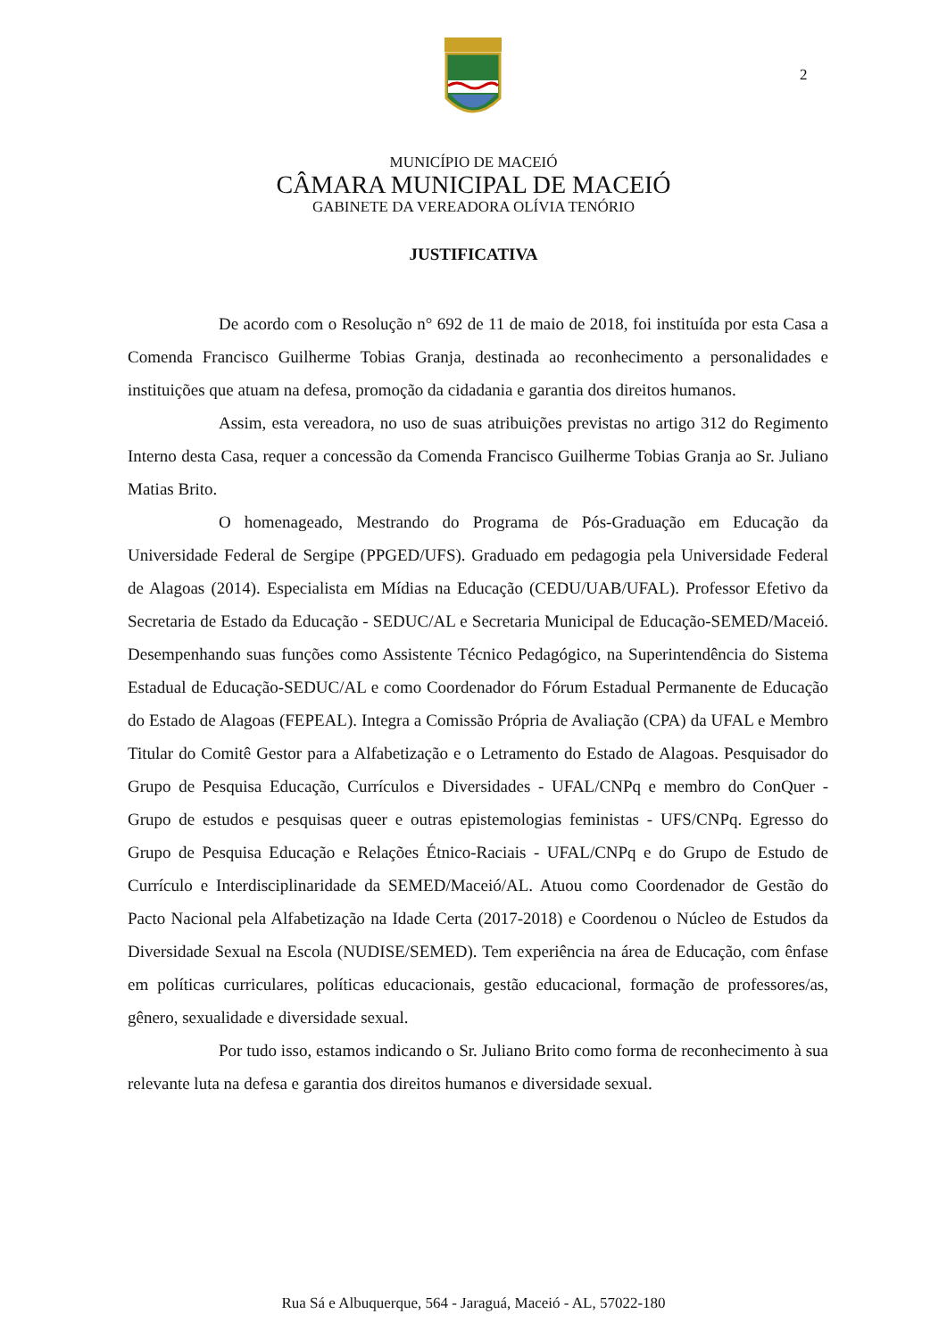2
MUNICÍPIO DE MACEIÓ
CÂMARA MUNICIPAL DE MACEIÓ
GABINETE DA VEREADORA OLÍVIA TENÓRIO
JUSTIFICATIVA
De acordo com o Resolução n° 692 de 11 de maio de 2018, foi instituída por esta Casa a Comenda Francisco Guilherme Tobias Granja, destinada ao reconhecimento a personalidades e instituições que atuam na defesa, promoção da cidadania e garantia dos direitos humanos.
Assim, esta vereadora, no uso de suas atribuições previstas no artigo 312 do Regimento Interno desta Casa, requer a concessão da Comenda Francisco Guilherme Tobias Granja ao Sr. Juliano Matias Brito.
O homenageado, Mestrando do Programa de Pós-Graduação em Educação da Universidade Federal de Sergipe (PPGED/UFS). Graduado em pedagogia pela Universidade Federal de Alagoas (2014). Especialista em Mídias na Educação (CEDU/UAB/UFAL). Professor Efetivo da Secretaria de Estado da Educação - SEDUC/AL e Secretaria Municipal de Educação-SEMED/Maceió. Desempenhando suas funções como Assistente Técnico Pedagógico, na Superintendência do Sistema Estadual de Educação-SEDUC/AL e como Coordenador do Fórum Estadual Permanente de Educação do Estado de Alagoas (FEPEAL). Integra a Comissão Própria de Avaliação (CPA) da UFAL e Membro Titular do Comitê Gestor para a Alfabetização e o Letramento do Estado de Alagoas. Pesquisador do Grupo de Pesquisa Educação, Currículos e Diversidades - UFAL/CNPq e membro do ConQuer - Grupo de estudos e pesquisas queer e outras epistemologias feministas - UFS/CNPq. Egresso do Grupo de Pesquisa Educação e Relações Étnico-Raciais - UFAL/CNPq e do Grupo de Estudo de Currículo e Interdisciplinaridade da SEMED/Maceió/AL. Atuou como Coordenador de Gestão do Pacto Nacional pela Alfabetização na Idade Certa (2017-2018) e Coordenou o Núcleo de Estudos da Diversidade Sexual na Escola (NUDISE/SEMED). Tem experiência na área de Educação, com ênfase em políticas curriculares, políticas educacionais, gestão educacional, formação de professores/as, gênero, sexualidade e diversidade sexual.
Por tudo isso, estamos indicando o Sr. Juliano Brito como forma de reconhecimento à sua relevante luta na defesa e garantia dos direitos humanos e diversidade sexual.
Rua Sá e Albuquerque, 564 - Jaraguá, Maceió - AL, 57022-180